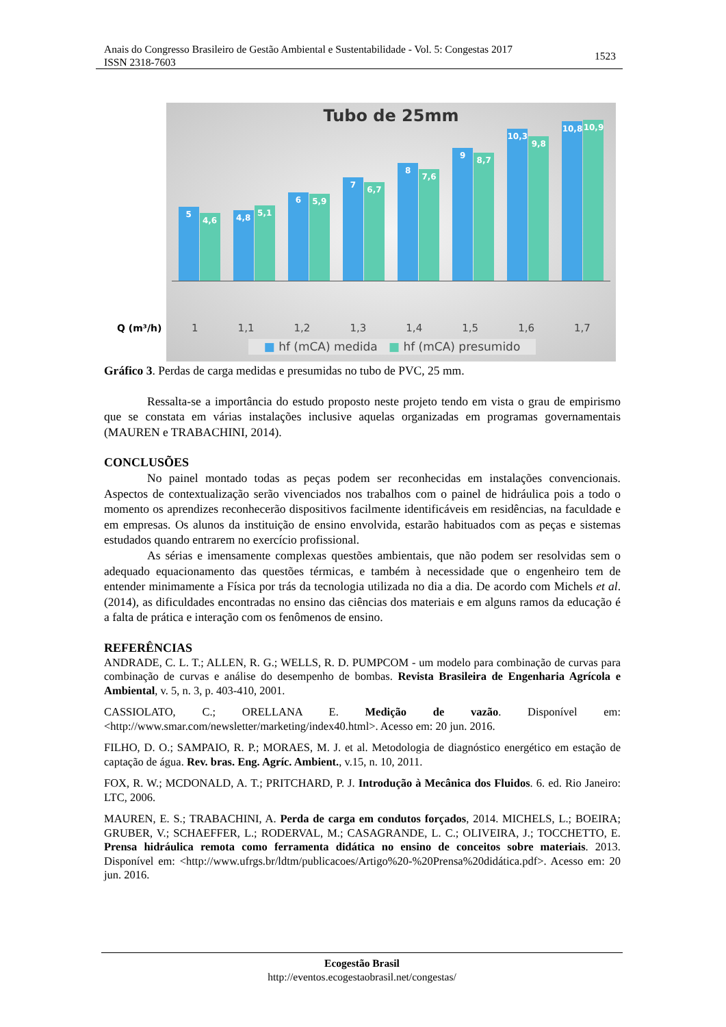Anais do Congresso Brasileiro de Gestão Ambiental e Sustentabilidade - Vol. 5: Congestas 2017
ISSN 2318-7603
1523
Tubo de 25mm
5
4,6
4,8
5,1
6
5,9
7
6,7
8
7,6
9
8,7
10,3
9,8
10,8
10,9
Q (m³/h) 1 1,1 1,2 1,3 1,4 1,5 1,6 1,7
■ hf (mCA) medida ■ hf (mCA) presumido
Gráfico 3. Perdas de carga medidas e presumidas no tubo de PVC, 25 mm.
Ressalta-se a importância do estudo proposto neste projeto tendo em vista o grau de empirismo que se constata em várias instalações inclusive aquelas organizadas em programas governamentais (MAUREN e TRABACHINI, 2014).
CONCLUSÕES
No painel montado todas as peças podem ser reconhecidas em instalações convencionais. Aspectos de contextualização serão vivenciados nos trabalhos com o painel de hidráulica pois a todo o momento os aprendizes reconhecerão dispositivos facilmente identificáveis em residências, na faculdade e em empresas. Os alunos da instituição de ensino envolvida, estarão habituados com as peças e sistemas estudados quando entrarem no exercício profissional.
As sérias e imensamente complexas questões ambientais, que não podem ser resolvidas sem o adequado equacionamento das questões térmicas, e também à necessidade que o engenheiro tem de entender minimamente a Física por trás da tecnologia utilizada no dia a dia. De acordo com Michels et al. (2014), as dificuldades encontradas no ensino das ciências dos materiais e em alguns ramos da educação é a falta de prática e interação com os fenômenos de ensino.
REFERÊNCIAS
ANDRADE, C. L. T.; ALLEN, R. G.; WELLS, R. D. PUMPCOM - um modelo para combinação de curvas para combinação de curvas e análise do desempenho de bombas. Revista Brasileira de Engenharia Agrícola e Ambiental, v. 5, n. 3, p. 403-410, 2001.
CASSIOLATO, C.; ORELLANA E. Medição de vazão. Disponível em: <http://www.smar.com/newsletter/marketing/index40.html>. Acesso em: 20 jun. 2016.
FILHO, D. O.; SAMPAIO, R. P.; MORAES, M. J. et al. Metodologia de diagnóstico energético em estação de captação de água. Rev. bras. Eng. Agríc. Ambient., v.15, n. 10, 2011.
FOX, R. W.; MCDONALD, A. T.; PRITCHARD, P. J. Introdução à Mecânica dos Fluidos. 6. ed. Rio Janeiro: LTC, 2006.
MAUREN, E. S.; TRABACHINI, A. Perda de carga em condutos forçados, 2014. MICHELS, L.; BOEIRA; GRUBER, V.; SCHAEFFER, L.; RODERVAL, M.; CASAGRANDE, L. C.; OLIVEIRA, J.; TOCCHETTO, E. Prensa hidráulica remota como ferramenta didática no ensino de conceitos sobre materiais. 2013. Disponível em: <http://www.ufrgs.br/ldtm/publicacoes/Artigo%20-%20Prensa%20didática.pdf>. Acesso em: 20 jun. 2016.
Ecogestão Brasil
http://eventos.ecogestaobrasil.net/congestas/